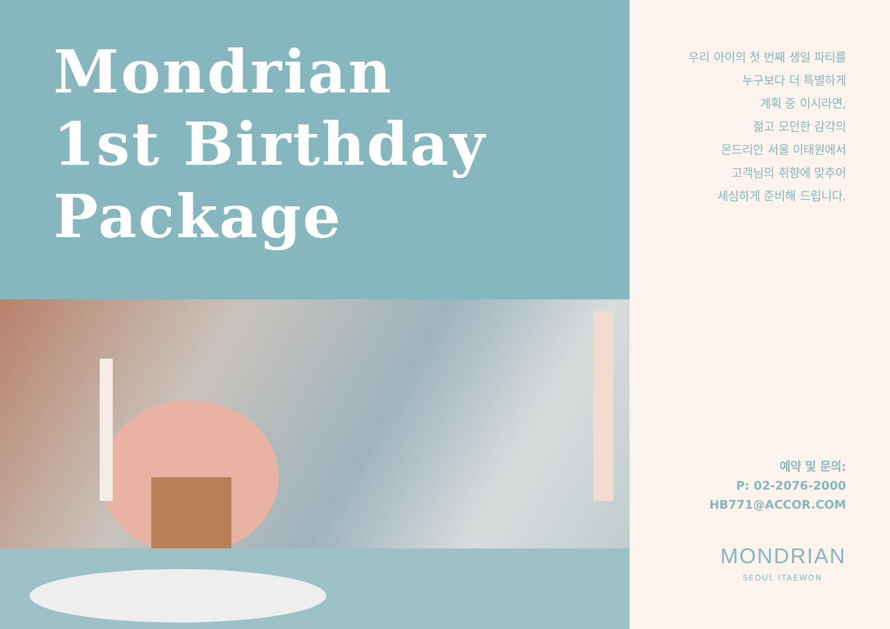Mondrian
1st Birthday
Package
우리 아이의 첫 번째 생일 파티를
누구보다 더 특별하게
계획 중 이시라면,
젊고 모던한 감각의
몬드리안 서울 이태원에서
고객님의 취향에 맞추어
세심하게 준비해 드립니다.
예약 및 문의:
P: 02-2076-2000
HB771@ACCOR.COM
MONDRIAN
SEOUL ITAEWON